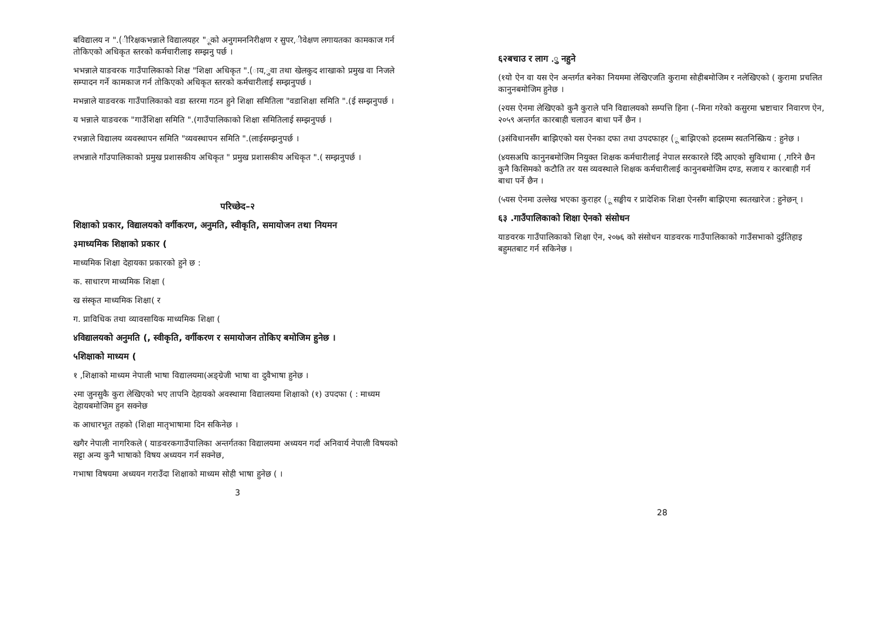बविद्यालय न ".(ीरिक्षकभन्नाले विद्यालयहर "ूको अनुगमननिरीक्षण र सुपर,ीवेक्षण लगायतका कामकाज गर्न तोकिएको अधिकृत स्तरको कर्मचारीलाइ सम्झनु पर्छ ।
भभन्नाले याङवरक गाउँपालिकाको शिक्ष "शिक्षा अधिकृत ".(ाय,ुवा तथा खेलकुद शाखाको प्रमुख वा निजले सम्पादन गर्ने कामकाज गर्न तोकिएको अधिकृत स्तरको कर्मचारीलाई सम्झनुपर्छ ।
मभन्नाले याङवरक गाउँपालिकाको वडा स्तरमा गठन हुने शिक्षा समितिला "वडाशिक्षा समिति ".(ई सम्झनुपर्छ ।
य भन्नाले याङवरक "गाउँशिक्षा समिति ".(गाउँपालिकाको शिक्षा समितिलाई सम्झनुपर्छ ।
रभन्नाले विद्यालय व्यवस्थापन समिति "व्यवस्थापन समिति ".(लाईसम्झनुपर्छ ।
लभन्नाले गाँउपालिकाको प्रमुख प्रशासकीय अधिकृत " प्रमुख प्रशासकीय अधिकृत ".( सम्झनुपर्छ ।
परिच्छेद–२
शिक्षाको प्रकार, विद्यालयको वर्गीकरण, अनुमति, स्वीकृति, समायोजन तथा नियमन
३माध्यमिक शिक्षाको प्रकार (
माध्यमिक शिक्षा देहायका प्रकारको हुने छ :
क. साधारण माध्यमिक शिक्षा (
ख संस्कृत माध्यमिक शिक्षा( र
ग. प्राविधिक तथा व्यावसायिक माध्यमिक शिक्षा (
४विद्यालयको अनुमति (, स्वीकृति, वर्गीकरण र समायोजन तोकिए बमोजिम हुनेछ ।
५शिक्षाको माध्यम (
१ ,शिक्षाको माध्यम नेपाली भाषा विद्यालयमा(अङ्ग्रेजी भाषा वा दुवैभाषा हुनेछ ।
२मा जुनसुकै कुरा लेखिएको भए तापनि देहायको अवस्थामा विद्यालयमा शिक्षाको (१) उपदफा ( : माध्यम देहायबमोजिम हुन सक्नेछ
क आधारभूत तहको (शिक्षा मातृभाषामा दिन सकिनेछ ।
खगैर नेपाली नागरिकले ( याङवरकगाउँपालिका अन्तर्गतका विद्यालयमा अध्ययन गर्दा अनिवार्य नेपाली विषयको सट्टा अन्य कुनै भाषाको विषय अध्ययन गर्न सक्नेछ,
गभाषा विषयमा अध्ययन गराउँदा शिक्षाको माध्यम सोही भाषा हुनेछ ( ।
3
६२बचाउ र लाग .ु नहुने
(१यो ऐन वा यस ऐन अन्तर्गत बनेका नियममा लेखिएजति कुरामा सोहीबमोजिम र नलेखिएको ( कुरामा प्रचलित कानुनबमोजिम हुनेछ ।
(२यस ऐनमा लेखिएको कुनै कुराले पनि विद्यालयको सम्पत्ति हिना (–मिना गरेको कसुरमा भ्रष्टाचार निवारण ऐन, २०५९ अन्तर्गत कारबाही चलाउन बाधा पर्ने छैन ।
(३संविधानसँग बाझिएको यस ऐनका दफा तथा उपदफाहर (ू बाझिएको हदसम्म स्वतनिस्क्रिय : हुनेछ ।
(४यसअघि कानुनबमोजिम नियुक्त शिक्षक कर्मचारीलाई नेपाल सरकारले दिँदै आएको सुविधामा ( ,गरिने छैन कुनै किसिमको कटौति तर यस व्यवस्थाले शिक्षक कर्मचारीलाई कानुनबमोजिम दण्ड, सजाय र कारबाही गर्न बाधा पर्ने छैन ।
(५यस ऐनमा उल्लेख भएका कुराहर (ू सङ्घीय र प्रादेशिक शिक्षा ऐनसँग बाझिएमा स्वतखारेज : हुनेछन् ।
६३ .गाउँपालिकाको शिक्षा ऐनको संसोधन
याङवरक गाउँपालिकाको शिक्षा ऐन, २०७६ को संसोधन याङवरक गाउँपालिकाको गाउँसभाको दुईतिहाइ बहुमतबाट गर्न सकिनेछ ।
28